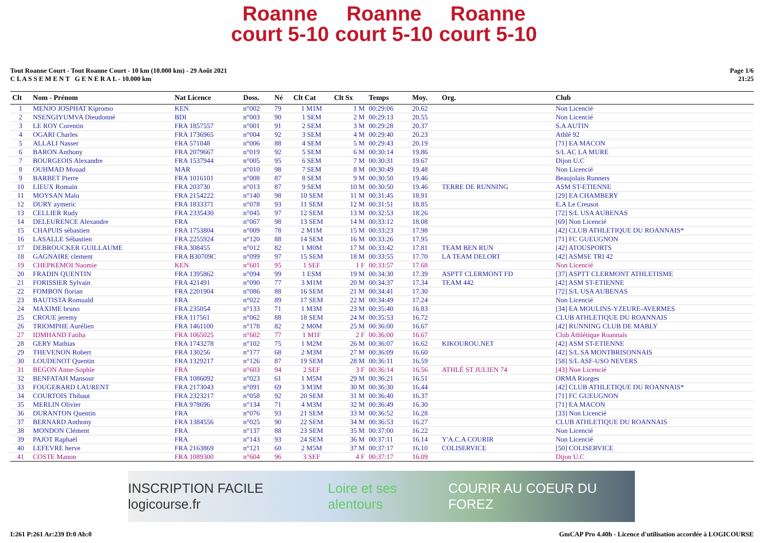Roanne
court 5-10 Roanne
court 5-10 Roanne
court 5-10
Tout Roanne Court - Tout Roanne Court - 10 km (10.000 km) - 29 Août 2021
C L A S S E M E N T G E N E R A L - 10.000 km
Page 1/6
21:25
| Clt | Nom - Prénom | Nat Licence | Doss. | Né | Clt Cat | Clt Sx | Temps | Moy. | Org. | Club |
| --- | --- | --- | --- | --- | --- | --- | --- | --- | --- | --- |
| 1 | MENJO JOSPHAT Kipromo | KEN | n°002 | 79 | 1 M1M | 1 M | 00:29:06 | 20.62 | | Non Licencié |
| 2 | NSENGIYUMVA Dieudonné | BDI | n°003 | 90 | 1 SEM | 2 M | 00:29:13 | 20.55 | | Non Licencié |
| 3 | LE ROY Corentin | FRA 1857557 | n°001 | 91 | 2 SEM | 3 M | 00:29:28 | 20.37 | | S.A AUTIN |
| 4 | OGARI Charles | FRA 1736965 | n°004 | 92 | 3 SEM | 4 M | 00:29:40 | 20.23 | | Athlé 92 |
| 5 | ALLALI Nasser | FRA 571048 | n°006 | 88 | 4 SEM | 5 M | 00:29:43 | 20.19 | | [71] EA MACON |
| 6 | BARON Anthony | FRA 2079667 | n°019 | 92 | 5 SEM | 6 M | 00:30:14 | 19.86 | | S/L AC LA MURE |
| 7 | BOURGEOIS Alexandre | FRA 1537944 | n°005 | 95 | 6 SEM | 7 M | 00:30:31 | 19.67 | | Dijon U.C |
| 8 | OUHMAD Mouad | MAR | n°010 | 98 | 7 SEM | 8 M | 00:30:49 | 19.48 | | Non Licencié |
| 9 | BARBET Pierre | FRA 1016101 | n°008 | 87 | 8 SEM | 9 M | 00:30:50 | 19.46 | | Beaujolais Runners |
| 10 | LIEUX Romain | FRA 203730 | n°013 | 87 | 9 SEM | 10 M | 00:30:50 | 19.46 | TERRE DE RUNNING | ASM ST-ETIENNE |
| 11 | MOYSAN Malo | FRA 2154222 | n°140 | 98 | 10 SEM | 11 M | 00:31:45 | 18.91 | | [29] EA CHAMBERY |
| 12 | DURY aymeric | FRA 1833371 | n°078 | 93 | 11 SEM | 12 M | 00:31:51 | 18.85 | | E.A Le Creusot |
| 13 | CELLIER Rudy | FRA 2335430 | n°045 | 97 | 12 SEM | 13 M | 00:32:53 | 18.26 | | [72] S/L USA AUBENAS |
| 14 | DELEURENCE Alexandre | FRA | n°067 | 98 | 13 SEM | 14 M | 00:33:12 | 18.08 | | [69] Non Licencié |
| 15 | CHAPUIS sébastien | FRA 1753804 | n°009 | 78 | 2 M1M | 15 M | 00:33:23 | 17.98 | | [42] CLUB ATHLETIQUE DU ROANNAIS* |
| 16 | LASALLE Sébastien | FRA 2255924 | n°120 | 88 | 14 SEM | 16 M | 00:33:26 | 17.95 | | [71] FC GUEUGNON |
| 17 | DEBROUCKER GUILLAUME | FRA 308455 | n°012 | 82 | 1 M0M | 17 M | 00:33:42 | 17.81 | TEAM BEN RUN | [42] ATOUSPORTS |
| 18 | GAGNAIRE clement | FRA B30709C | n°099 | 97 | 15 SEM | 18 M | 00:33:55 | 17.70 | LA TEAM DELORT | [42] ASMSE TRI 42 |
| 19 | CHEPKEMOI Naomie | KEN | n°601 | 95 | 1 SEF | 1 F | 00:33:57 | 17.68 | | Non Licencié |
| 20 | FRADIN QUENTIN | FRA 1395862 | n°094 | 99 | 1 ESM | 19 M | 00:34:30 | 17.39 | ASPTT CLERMONT FD | [37] ASPTT CLERMONT ATHLETISME |
| 21 | FORISSIER Sylvain | FRA 421491 | n°090 | 77 | 3 M1M | 20 M | 00:34:37 | 17.34 | TEAM 442 | [42] ASM ST-ETIENNE |
| 22 | FOMBON florian | FRA 2201904 | n°086 | 88 | 16 SEM | 21 M | 00:34:41 | 17.30 | | [72] S/L USA AUBENAS |
| 23 | BAUTISTA Romuald | FRA | n°022 | 89 | 17 SEM | 22 M | 00:34:49 | 17.24 | | Non Licencié |
| 24 | MAXIME bruno | FRA 235054 | n°133 | 71 | 1 M3M | 23 M | 00:35:40 | 16.83 | | [34] EA MOULINS-YZEURE-AVERMES |
| 25 | CROUE jeremy | FRA 117561 | n°062 | 88 | 18 SEM | 24 M | 00:35:53 | 16.72 | | CLUB ATHLETIQUE DU ROANNAIS |
| 26 | TRIOMPHE Aurélien | FRA 1461100 | n°178 | 82 | 2 M0M | 25 M | 00:36:00 | 16.67 | | [42] RUNNING CLUB DE MABLY |
| 27 | IDMHAND Fatiha | FRA 1065025 | n°602 | 77 | 1 M1F | 2 F | 00:36:00 | 16.67 | | Club Athlétique Roannais |
| 28 | GERY Mathias | FRA 1743278 | n°102 | 75 | 1 M2M | 26 M | 00:36:07 | 16.62 | KIKOUROU.NET | [42] ASM ST-ETIENNE |
| 29 | THEVENON Robert | FRA 130256 | n°177 | 68 | 2 M3M | 27 M | 00:36:09 | 16.60 | | [42] S/L SA MONTBRISONNAIS |
| 30 | LOUDENOT Quentin | FRA 1329217 | n°126 | 87 | 19 SEM | 28 M | 00:36:11 | 16.59 | | [58] S/L ASF-USO NEVERS |
| 31 | BEGON Anne-Sophie | FRA | n°603 | 94 | 2 SEF | 3 F | 00:36:14 | 16.56 | ATHLÉ ST JULIEN 74 | [43] Non Licencié |
| 32 | BENFATAH Mansour | FRA 1086092 | n°023 | 61 | 1 M5M | 29 M | 00:36:21 | 16.51 | | ORMA Riorges |
| 33 | FOUGERARD LAURENT | FRA 2173043 | n°091 | 69 | 3 M3M | 30 M | 00:36:30 | 16.44 | | [42] CLUB ATHLETIQUE DU ROANNAIS* |
| 34 | COURTOIS Thibaut | FRA 2323217 | n°058 | 92 | 20 SEM | 31 M | 00:36:40 | 16.37 | | [71] FC GUEUGNON |
| 35 | MERLIN Olivier | FRA 978696 | n°134 | 71 | 4 M3M | 32 M | 00:36:49 | 16.30 | | [71] EA MACON |
| 36 | DURANTON Quentin | FRA | n°076 | 93 | 21 SEM | 33 M | 00:36:52 | 16.28 | | [33] Non Licencié |
| 37 | BERNARD Anthony | FRA 1384556 | n°025 | 90 | 22 SEM | 34 M | 00:36:53 | 16.27 | | CLUB ATHLETIQUE DU ROANNAIS |
| 38 | MONDON Clément | FRA | n°137 | 88 | 23 SEM | 35 M | 00:37:00 | 16.22 | | Non Licencié |
| 39 | PAJOT Raphaël | FRA | n°143 | 93 | 24 SEM | 36 M | 00:37:11 | 16.14 | Y'A.C.A COURIR | Non Licencié |
| 40 | LEFEVRE herve | FRA 2163869 | n°121 | 60 | 2 M5M | 37 M | 00:37:17 | 16.10 | COLISERVICE | [50] COLISERVICE |
| 41 | COSTE Manon | FRA 1089300 | n°604 | 96 | 3 SEF | 4 F | 00:37:17 | 16.09 | | Dijon U.C |
INSCRIPTION FACILE logicourse.fr Loire et ses alentours COURIR AU COEUR DU FOREZ
I:261 P:261 Ar:239 D:0 Ab:0 GmCAP Pro 4.40h - Licence d'utilisation accordée à LOGICOURSE